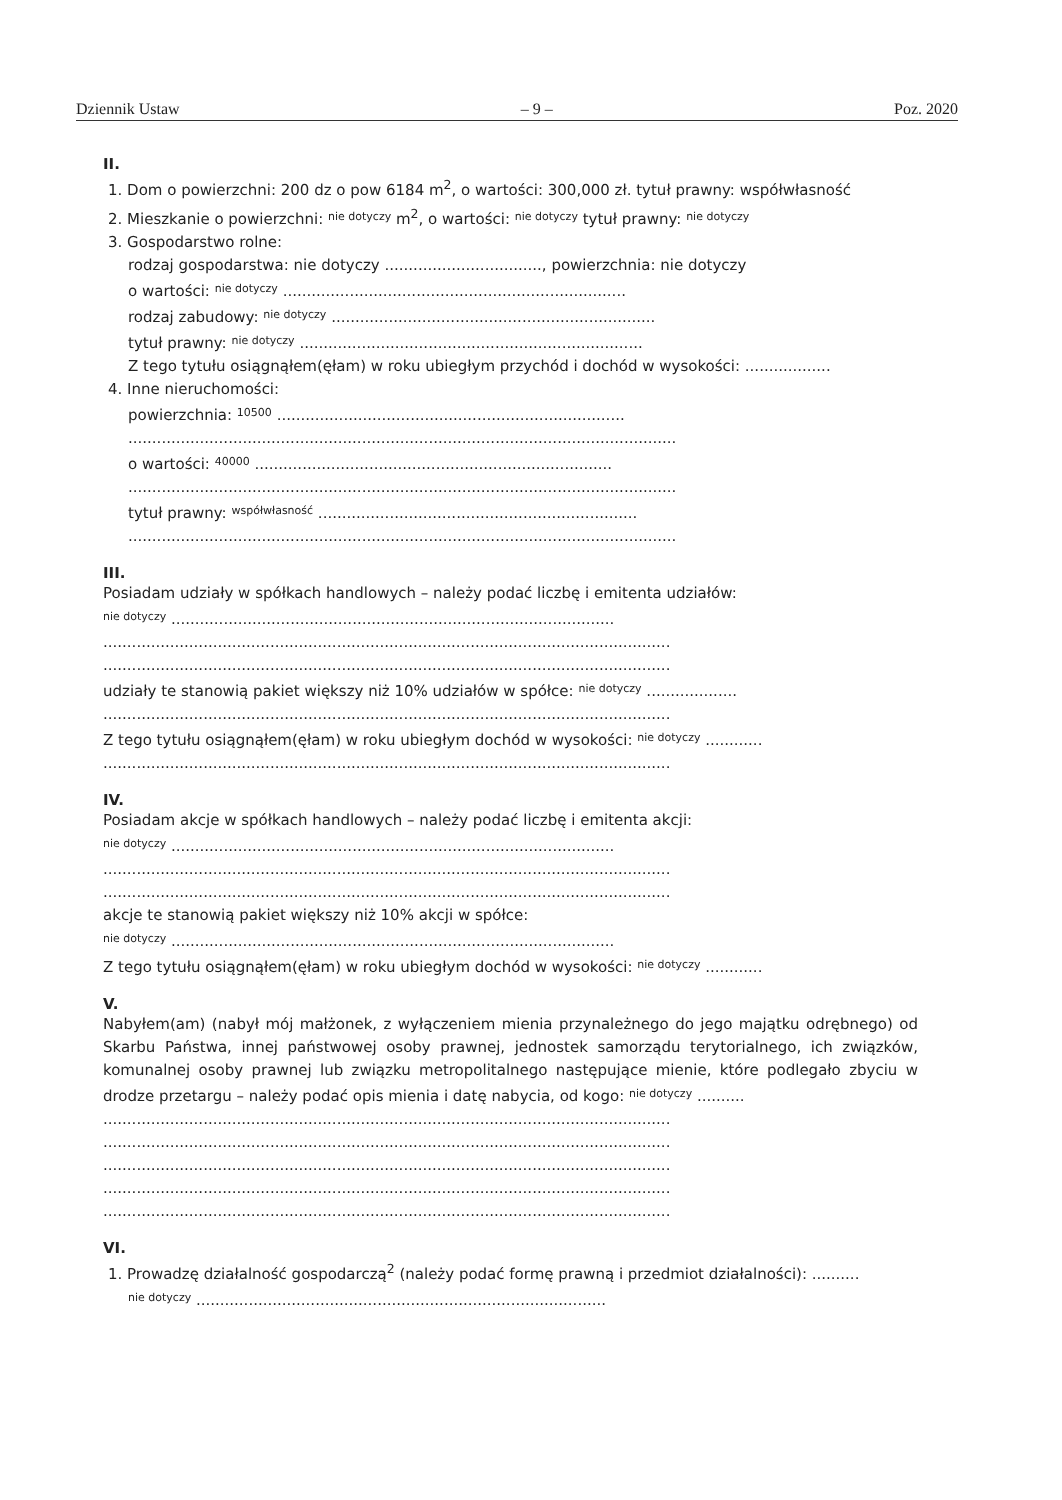Dziennik Ustaw – 9 – Poz. 2020
II.
1. Dom o powierzchni: 200 dz o pow 6184 m<sup>2</sup>, o wartości: 300,000 zł. tytuł prawny: współwłasność
2. Mieszkanie o powierzchni: nie dotyczy m<sup>2</sup>, o wartości: nie dotyczy tytuł prawny: nie dotyczy
3. Gospodarstwo rolne:
rodzaj gospodarstwa: nie dotyczy ................................., powierzchnia: nie dotyczy
o wartości: nie dotyczy ........................................................................
rodzaj zabudowy: nie dotyczy ....................................................................
tytuł prawny: nie dotyczy ........................................................................
Z tego tytułu osiągnąłem(ęłam) w roku ubiegłym przychód i dochód w wysokości: ..................
4. Inne nieruchomości:
powierzchnia: 10500 .........................................................................
...................................................................................................................
o wartości: 40000 ...........................................................................
...................................................................................................................
tytuł prawny: współwłasność ...................................................................
...................................................................................................................
III.
Posiadam udziały w spółkach handlowych – należy podać liczbę i emitenta udziałów:
nie dotyczy .............................................................................................
.......................................................................................................................
.......................................................................................................................
udziały te stanowią pakiet większy niż 10% udziałów w spółce: nie dotyczy ...................
.......................................................................................................................
Z tego tytułu osiągnąłem(ęłam) w roku ubiegłym dochód w wysokości: nie dotyczy ............
.......................................................................................................................
IV.
Posiadam akcje w spółkach handlowych – należy podać liczbę i emitenta akcji:
nie dotyczy .............................................................................................
.......................................................................................................................
.......................................................................................................................
akcje te stanowią pakiet większy niż 10% akcji w spółce:
nie dotyczy .............................................................................................
Z tego tytułu osiągnąłem(ęłam) w roku ubiegłym dochód w wysokości: nie dotyczy ............
V.
Nabyłem(am) (nabył mój małżonek, z wyłączeniem mienia przynależnego do jego majątku odrębnego) od Skarbu Państwa, innej państwowej osoby prawnej, jednostek samorządu terytorialnego, ich związków, komunalnej osoby prawnej lub związku metropolitalnego następujące mienie, które podlegało zbyciu w drodze przetargu – należy podać opis mienia i datę nabycia, od kogo: nie dotyczy ..........
.......................................................................................................................
.......................................................................................................................
.......................................................................................................................
.......................................................................................................................
.......................................................................................................................
VI.
1. Prowadzę działalność gospodarczą<sup>2</sup> (należy podać formę prawną i przedmiot działalności): ..........
nie dotyczy ......................................................................................